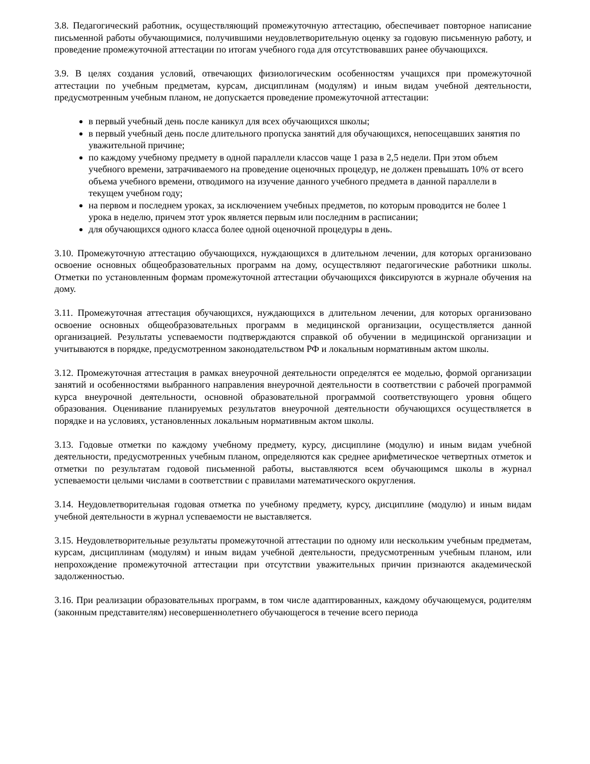3.8. Педагогический работник, осуществляющий промежуточную аттестацию, обеспечивает повторное написание письменной работы обучающимися, получившими неудовлетворительную оценку за годовую письменную работу, и проведение промежуточной аттестации по итогам учебного года для отсутствовавших ранее обучающихся.
3.9. В целях создания условий, отвечающих физиологическим особенностям учащихся при промежуточной аттестации по учебным предметам, курсам, дисциплинам (модулям) и иным видам учебной деятельности, предусмотренным учебным планом, не допускается проведение промежуточной аттестации:
в первый учебный день после каникул для всех обучающихся школы;
в первый учебный день после длительного пропуска занятий для обучающихся, непосещавших занятия по уважительной причине;
по каждому учебному предмету в одной параллели классов чаще 1 раза в 2,5 недели. При этом объем учебного времени, затрачиваемого на проведение оценочных процедур, не должен превышать 10% от всего объема учебного времени, отводимого на изучение данного учебного предмета в данной параллели в текущем учебном году;
на первом и последнем уроках, за исключением учебных предметов, по которым проводится не более 1 урока в неделю, причем этот урок является первым или последним в расписании;
для обучающихся одного класса более одной оценочной процедуры в день.
3.10. Промежуточную аттестацию обучающихся, нуждающихся в длительном лечении, для которых организовано освоение основных общеобразовательных программ на дому, осуществляют педагогические работники школы. Отметки по установленным формам промежуточной аттестации обучающихся фиксируются в журнале обучения на дому.
3.11. Промежуточная аттестация обучающихся, нуждающихся в длительном лечении, для которых организовано освоение основных общеобразовательных программ в медицинской организации, осуществляется данной организацией. Результаты успеваемости подтверждаются справкой об обучении в медицинской организации и учитываются в порядке, предусмотренном законодательством РФ и локальным нормативным актом школы.
3.12. Промежуточная аттестация в рамках внеурочной деятельности определятся ее моделью, формой организации занятий и особенностями выбранного направления внеурочной деятельности в соответствии с рабочей программой курса внеурочной деятельности, основной образовательной программой соответствующего уровня общего образования. Оценивание планируемых результатов внеурочной деятельности обучающихся осуществляется в порядке и на условиях, установленных локальным нормативным актом школы.
3.13. Годовые отметки по каждому учебному предмету, курсу, дисциплине (модулю) и иным видам учебной деятельности, предусмотренных учебным планом, определяются как среднее арифметическое четвертных отметок и отметки по результатам годовой письменной работы, выставляются всем обучающимся школы в журнал успеваемости целыми числами в соответствии с правилами математического округления.
3.14. Неудовлетворительная годовая отметка по учебному предмету, курсу, дисциплине (модулю) и иным видам учебной деятельности в журнал успеваемости не выставляется.
3.15. Неудовлетворительные результаты промежуточной аттестации по одному или нескольким учебным предметам, курсам, дисциплинам (модулям) и иным видам учебной деятельности, предусмотренным учебным планом, или непрохождение промежуточной аттестации при отсутствии уважительных причин признаются академической задолженностью.
3.16. При реализации образовательных программ, в том числе адаптированных, каждому обучающемуся, родителям (законным представителям) несовершеннолетнего обучающегося в течение всего периода